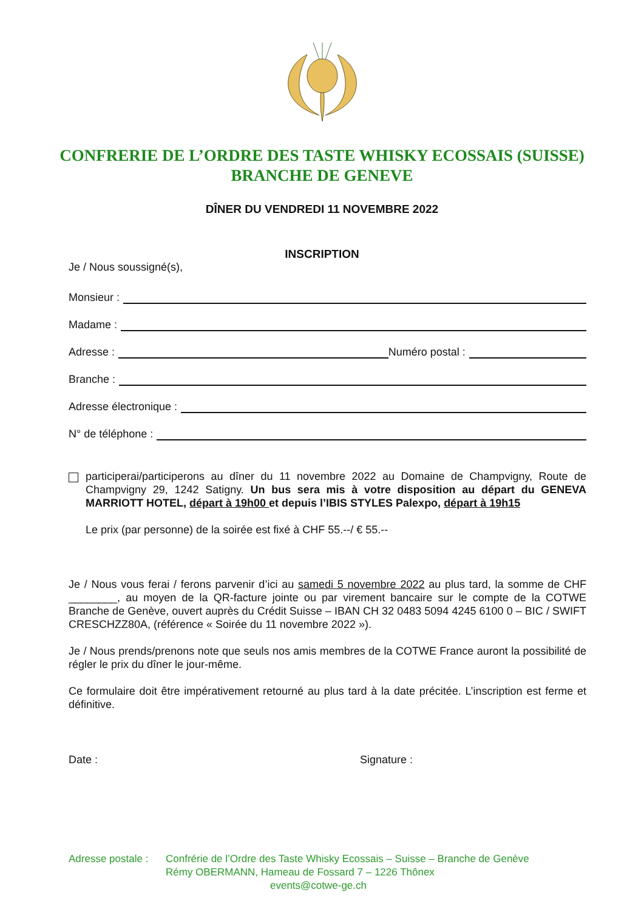CONFRERIE DE L’ORDRE DES TASTE WHISKY ECOSSAIS (SUISSE)
BRANCHE DE GENEVE
DÎNER DU VENDREDI 11 NOVEMBRE 2022
INSCRIPTION
Je / Nous soussigné(s),
Monsieur :
Madame :
Adresse : Numéro postal :
Branche :
Adresse électronique :
N° de téléphone :
participerai/participerons au dîner du 11 novembre 2022 au Domaine de Champvigny, Route de Champvigny 29, 1242 Satigny. Un bus sera mis à votre disposition au départ du GENEVA MARRIOTT HOTEL, départ à 19h00 et depuis l’IBIS STYLES Palexpo, départ à 19h15
Le prix (par personne) de la soirée est fixé à CHF 55.--/ € 55.--
Je / Nous vous ferai / ferons parvenir d’ici au samedi 5 novembre 2022 au plus tard, la somme de CHF ________, au moyen de la QR-facture jointe ou par virement bancaire sur le compte de la COTWE Branche de Genève, ouvert auprès du Crédit Suisse – IBAN CH 32 0483 5094 4245 6100 0 – BIC / SWIFT CRESCHZZ80A, (référence « Soirée du 11 novembre 2022 »).
Je / Nous prends/prenons note que seuls nos amis membres de la COTWE France auront la possibilité de régler le prix du dîner le jour-même.
Ce formulaire doit être impérativement retourné au plus tard à la date précitée. L’inscription est ferme et définitive.
Date : Signature :
Adresse postale : Confrérie de l’Ordre des Taste Whisky Ecossais – Suisse – Branche de Genève
Rémy OBERMANN, Hameau de Fossard 7 – 1226 Thônex
events@cotwe-ge.ch